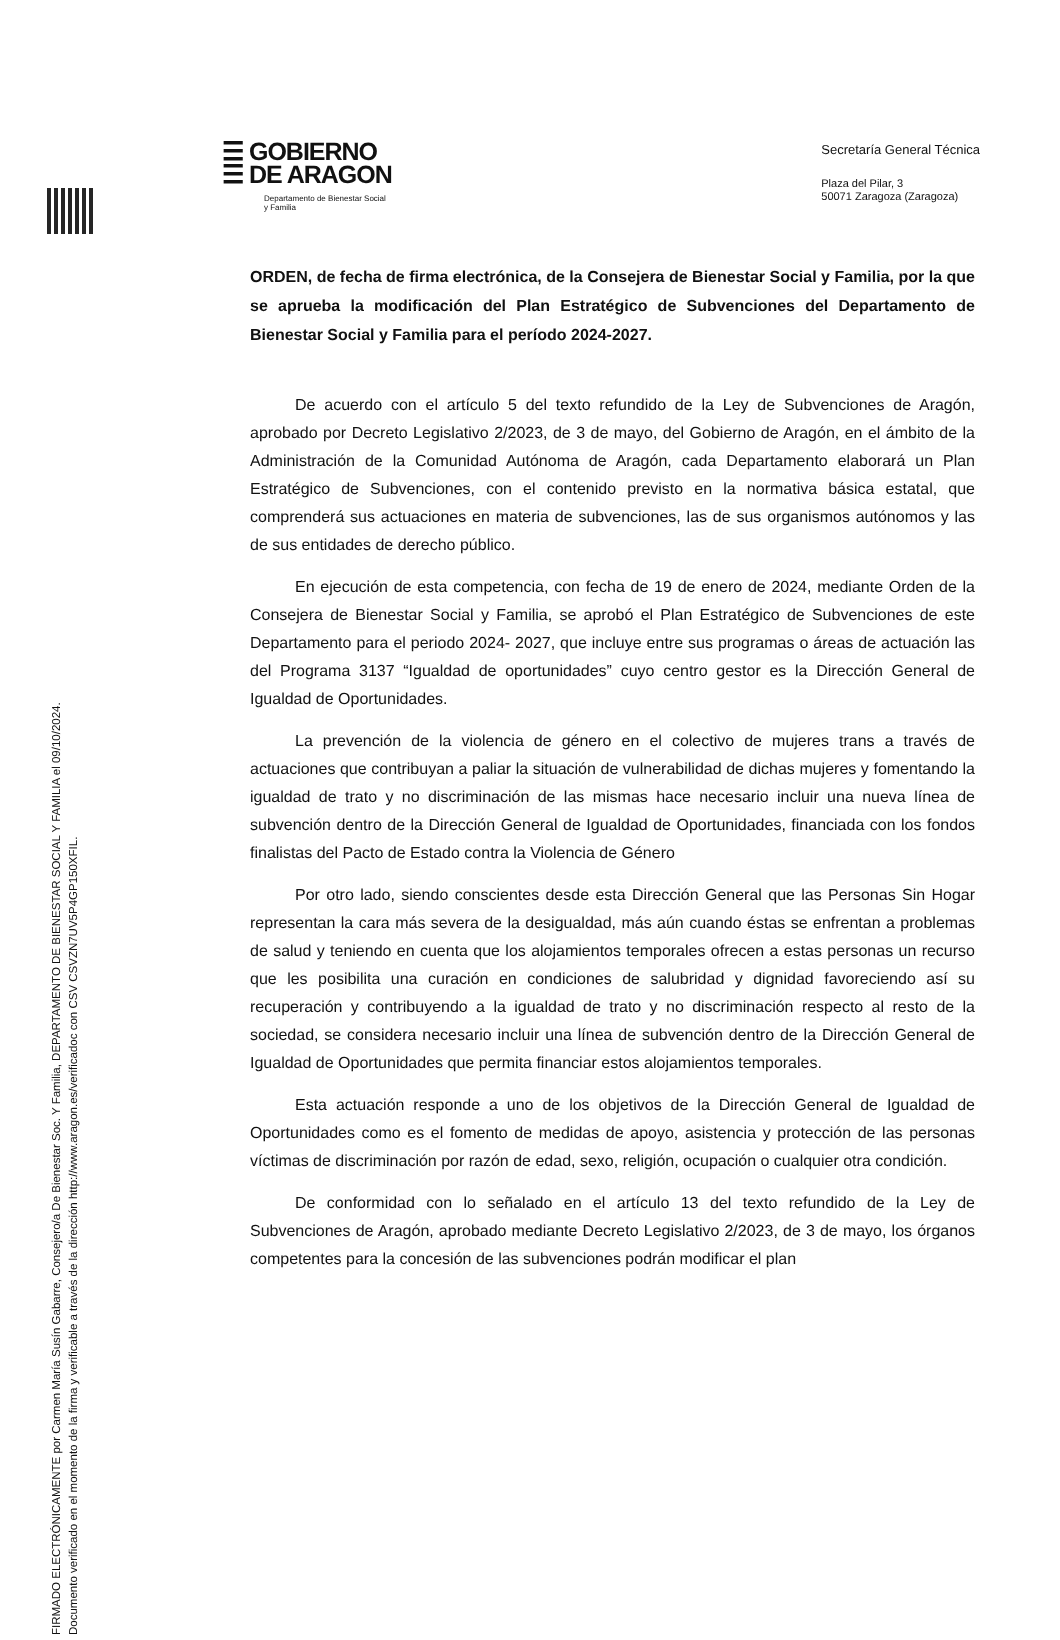FIRMADO ELECTRÓNICAMENTE por Carmen María Susín Gabarre, Consejero/a De Bienestar Soc. Y Familia, DEPARTAMENTO DE BIENESTAR SOCIAL Y FAMILIA el 09/10/2024.
Documento verificado en el momento de la firma y verificable a través de la dirección http://www.aragon.es/verificadoc con CSV CSVZN7UV5P4GP150XFIL.
☰ GOBIERNO
☰ DE ARAGON
Departamento de Bienestar Social
y Familia
Secretaría General Técnica
Plaza del Pilar, 3
50071 Zaragoza (Zaragoza)
ORDEN, de fecha de firma electrónica, de la Consejera de Bienestar Social y Familia, por la que se aprueba la modificación del Plan Estratégico de Subvenciones del Departamento de Bienestar Social y Familia para el período 2024-2027.
De acuerdo con el artículo 5 del texto refundido de la Ley de Subvenciones de Aragón, aprobado por Decreto Legislativo 2/2023, de 3 de mayo, del Gobierno de Aragón, en el ámbito de la Administración de la Comunidad Autónoma de Aragón, cada Departamento elaborará un Plan Estratégico de Subvenciones, con el contenido previsto en la normativa básica estatal, que comprenderá sus actuaciones en materia de subvenciones, las de sus organismos autónomos y las de sus entidades de derecho público.
En ejecución de esta competencia, con fecha de 19 de enero de 2024, mediante Orden de la Consejera de Bienestar Social y Familia, se aprobó el Plan Estratégico de Subvenciones de este Departamento para el periodo 2024- 2027, que incluye entre sus programas o áreas de actuación las del Programa 3137 “Igualdad de oportunidades” cuyo centro gestor es la Dirección General de Igualdad de Oportunidades.
La prevención de la violencia de género en el colectivo de mujeres trans a través de actuaciones que contribuyan a paliar la situación de vulnerabilidad de dichas mujeres y fomentando la igualdad de trato y no discriminación de las mismas hace necesario incluir una nueva línea de subvención dentro de la Dirección General de Igualdad de Oportunidades, financiada con los fondos finalistas del Pacto de Estado contra la Violencia de Género
Por otro lado, siendo conscientes desde esta Dirección General que las Personas Sin Hogar representan la cara más severa de la desigualdad, más aún cuando éstas se enfrentan a problemas de salud y teniendo en cuenta que los alojamientos temporales ofrecen a estas personas un recurso que les posibilita una curación en condiciones de salubridad y dignidad favoreciendo así su recuperación y contribuyendo a la igualdad de trato y no discriminación respecto al resto de la sociedad, se considera necesario incluir una línea de subvención dentro de la Dirección General de Igualdad de Oportunidades que permita financiar estos alojamientos temporales.
Esta actuación responde a uno de los objetivos de la Dirección General de Igualdad de Oportunidades como es el fomento de medidas de apoyo, asistencia y protección de las personas víctimas de discriminación por razón de edad, sexo, religión, ocupación o cualquier otra condición.
De conformidad con lo señalado en el artículo 13 del texto refundido de la Ley de Subvenciones de Aragón, aprobado mediante Decreto Legislativo 2/2023, de 3 de mayo, los órganos competentes para la concesión de las subvenciones podrán modificar el plan